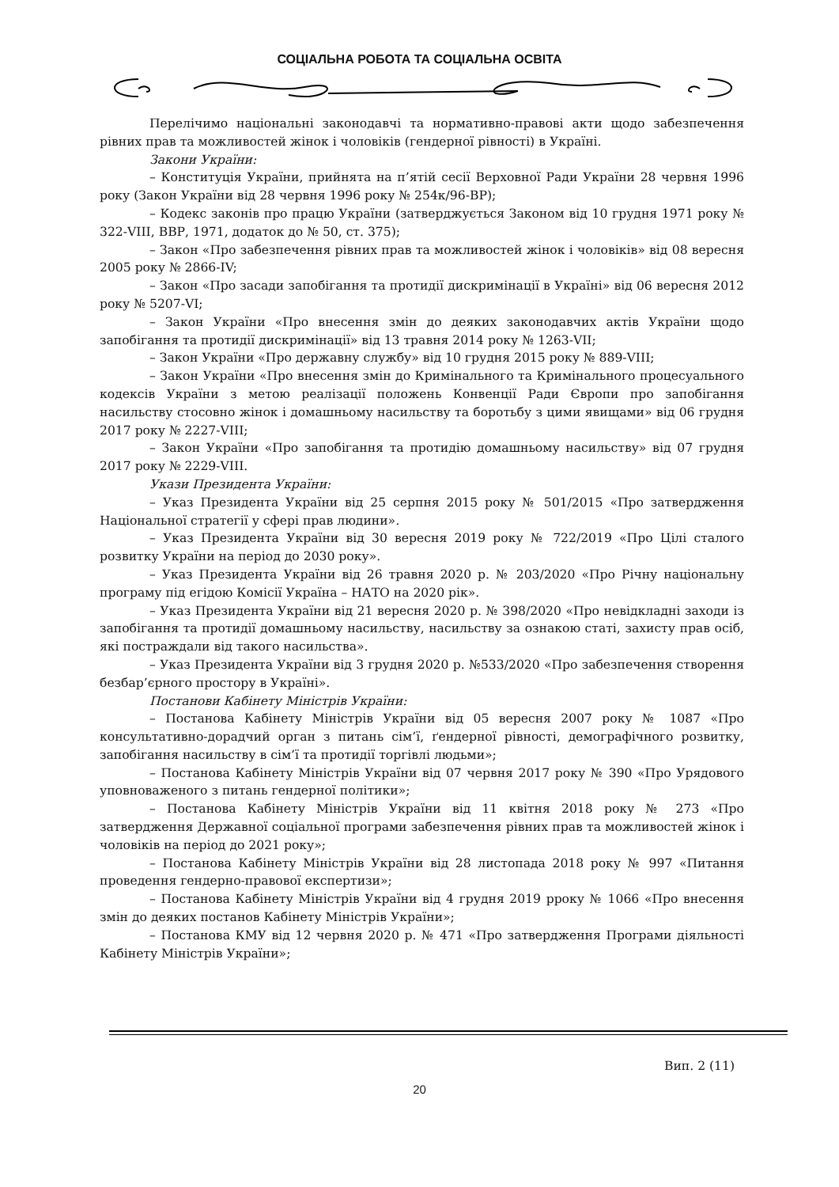СОЦІАЛЬНА РОБОТА ТА СОЦІАЛЬНА ОСВІТА
Перелічимо національні законодавчі та нормативно-правові акти щодо забезпечення рівних прав та можливостей жінок і чоловіків (гендерної рівності) в Україні.
Закони України:
– Конституція України, прийнята на п’ятій сесії Верховної Ради України 28 червня 1996 року (Закон України від 28 червня 1996 року № 254к/96-ВР);
– Кодекс законів про працю України (затверджується Законом від 10 грудня 1971 року № 322-VIII, ВВР, 1971, додаток до № 50, ст. 375);
– Закон «Про забезпечення рівних прав та можливостей жінок і чоловіків» від 08 вересня 2005 року № 2866-IV;
– Закон «Про засади запобігання та протидії дискримінації в Україні» від 06 вересня 2012 року № 5207-VI;
– Закон України «Про внесення змін до деяких законодавчих актів України щодо запобігання та протидії дискримінації» від 13 травня 2014 року № 1263-VII;
– Закон України «Про державну службу» від 10 грудня 2015 року № 889-VIII;
– Закон України «Про внесення змін до Кримінального та Кримінального процесуального кодексів України з метою реалізації положень Конвенції Ради Європи про запобігання насильству стосовно жінок і домашньому насильству та боротьбу з цими явищами» від 06 грудня 2017 року № 2227-VIII;
– Закон України «Про запобігання та протидію домашньому насильству» від 07 грудня 2017 року № 2229-VIII.
Укази Президента України:
– Указ Президента України від 25 серпня 2015 року № 501/2015 «Про затвердження Національної стратегії у сфері прав людини».
– Указ Президента України від 30 вересня 2019 року № 722/2019 «Про Цілі сталого розвитку України на період до 2030 року».
– Указ Президента України від 26 травня 2020 р. № 203/2020 «Про Річну національну програму під егідою Комісії Україна – НАТО на 2020 рік».
– Указ Президента України від 21 вересня 2020 р. № 398/2020 «Про невідкладні заходи із запобігання та протидії домашньому насильству, насильству за ознакою статі, захисту прав осіб, які постраждали від такого насильства».
– Указ Президента України від 3 грудня 2020 р. №533/2020 «Про забезпечення створення безбар’єрного простору в Україні».
Постанови Кабінету Міністрів України:
– Постанова Кабінету Міністрів України від 05 вересня 2007 року № 1087 «Про консультативно-дорадчий орган з питань сім’ї, ґендерної рівності, демографічного розвитку, запобігання насильству в сім’ї та протидії торгівлі людьми»;
– Постанова Кабінету Міністрів України від 07 червня 2017 року № 390 «Про Урядового уповноваженого з питань гендерної політики»;
– Постанова Кабінету Міністрів України від 11 квітня 2018 року № 273 «Про затвердження Державної соціальної програми забезпечення рівних прав та можливостей жінок і чоловіків на період до 2021 року»;
– Постанова Кабінету Міністрів України від 28 листопада 2018 року № 997 «Питання проведення гендерно-правової експертизи»;
– Постанова Кабінету Міністрів України від 4 грудня 2019 рроку № 1066 «Про внесення змін до деяких постанов Кабінету Міністрів України»;
– Постанова КМУ від 12 червня 2020 р. № 471 «Про затвердження Програми діяльності Кабінету Міністрів України»;
Вип. 2 (11)
20